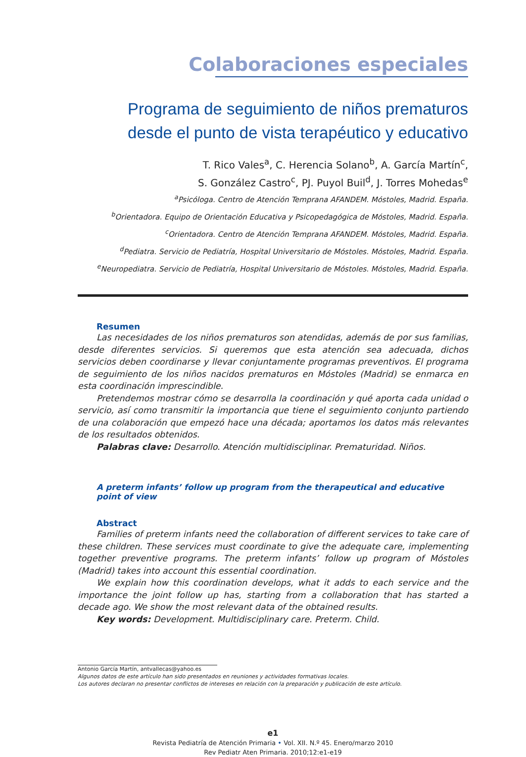Colaboraciones especiales
Programa de seguimiento de niños prematuros
desde el punto de vista terapéutico y educativo
T. Rico Vales<sup>a</sup>, C. Herencia Solano<sup>b</sup>, A. García Martín<sup>c</sup>,
S. González Castro<sup>c</sup>, PJ. Puyol Buil<sup>d</sup>, J. Torres Mohedas<sup>e</sup>
<sup>a</sup> Psicóloga. Centro de Atención Temprana AFANDEM. Móstoles, Madrid. España.
<sup>b</sup> Orientadora. Equipo de Orientación Educativa y Psicopedagógica de Móstoles, Madrid. España.
<sup>c</sup> Orientadora. Centro de Atención Temprana AFANDEM. Móstoles, Madrid. España.
<sup>d</sup> Pediatra. Servicio de Pediatría, Hospital Universitario de Móstoles. Móstoles, Madrid. España.
<sup>e</sup> Neuropediatra. Servicio de Pediatría, Hospital Universitario de Móstoles. Móstoles, Madrid. España.
Resumen
Las necesidades de los niños prematuros son atendidas, además de por sus familias, desde diferentes servicios. Si queremos que esta atención sea adecuada, dichos servicios deben coordinarse y llevar conjuntamente programas preventivos. El programa de seguimiento de los niños nacidos prematuros en Móstoles (Madrid) se enmarca en esta coordinación imprescindible.
Pretendemos mostrar cómo se desarrolla la coordinación y qué aporta cada unidad o servicio, así como transmitir la importancia que tiene el seguimiento conjunto partiendo de una colaboración que empezó hace una década; aportamos los datos más relevantes de los resultados obtenidos.
Palabras clave: Desarrollo. Atención multidisciplinar. Prematuridad. Niños.
A preterm infants’ follow up program from the therapeutical and educative point of view
Abstract
Families of preterm infants need the collaboration of different services to take care of these children. These services must coordinate to give the adequate care, implementing together preventive programs. The preterm infants’ follow up program of Móstoles (Madrid) takes into account this essential coordination.
We explain how this coordination develops, what it adds to each service and the importance the joint follow up has, starting from a collaboration that has started a decade ago. We show the most relevant data of the obtained results.
Key words: Development. Multidisciplinary care. Preterm. Child.
Antonio García Martín, antvallecas@yahoo.es
Algunos datos de este artículo han sido presentados en reuniones y actividades formativas locales.
Los autores declaran no presentar conflictos de intereses en relación con la preparación y publicación de este artículo.
e1
Revista Pediatría de Atención Primaria • Vol. XII. N.º 45. Enero/marzo 2010
Rev Pediatr Aten Primaria. 2010;12:e1-e19